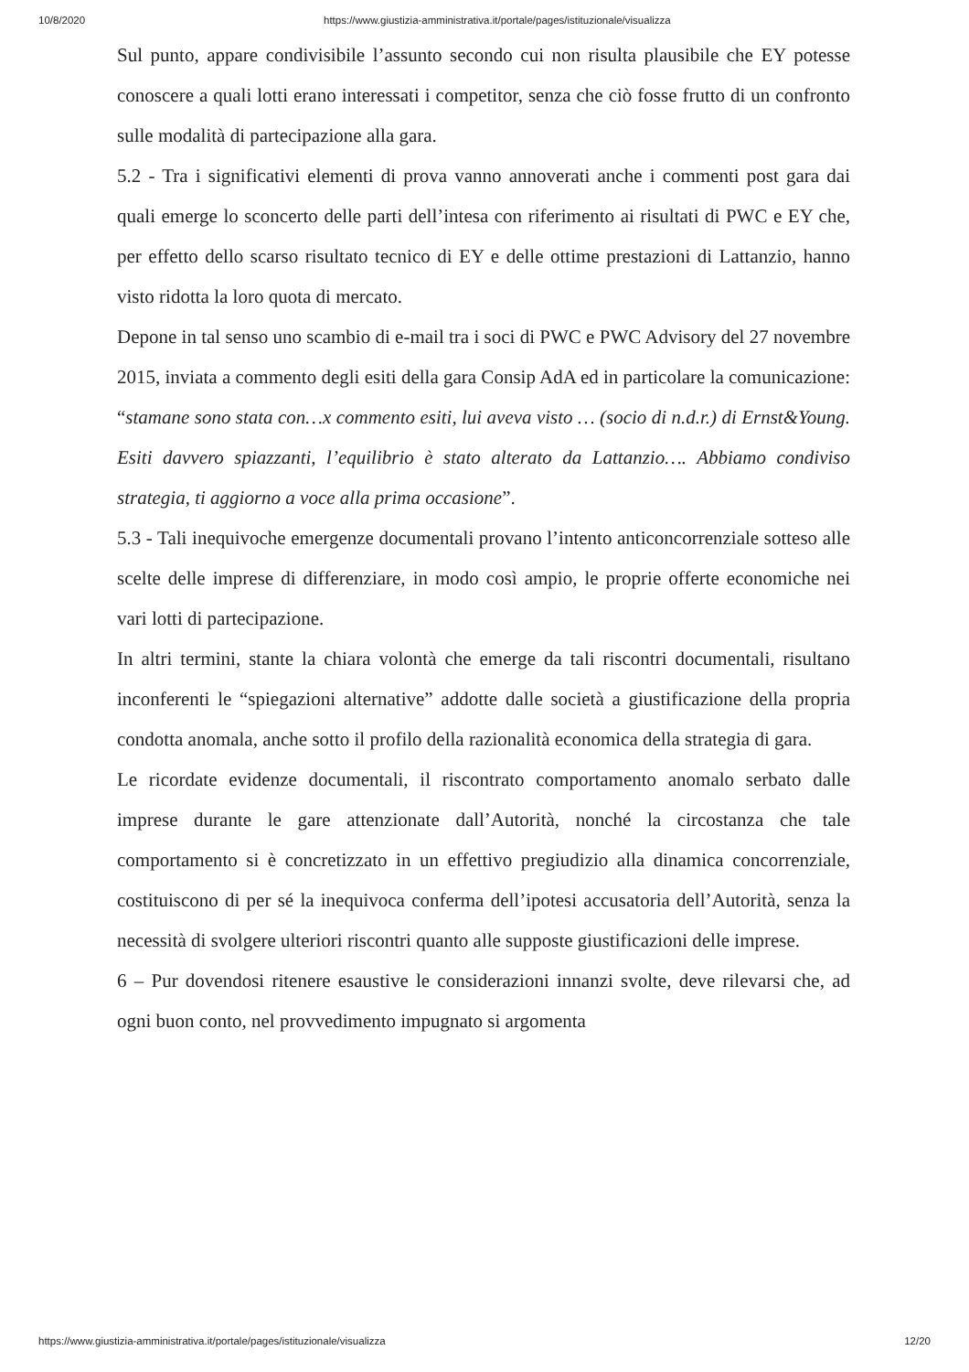10/8/2020 https://www.giustizia-amministrativa.it/portale/pages/istituzionale/visualizza
Sul punto, appare condivisibile l’assunto secondo cui non risulta plausibile che EY potesse conoscere a quali lotti erano interessati i competitor, senza che ciò fosse frutto di un confronto sulle modalità di partecipazione alla gara.
5.2 - Tra i significativi elementi di prova vanno annoverati anche i commenti post gara dai quali emerge lo sconcerto delle parti dell’intesa con riferimento ai risultati di PWC e EY che, per effetto dello scarso risultato tecnico di EY e delle ottime prestazioni di Lattanzio, hanno visto ridotta la loro quota di mercato.
Depone in tal senso uno scambio di e-mail tra i soci di PWC e PWC Advisory del 27 novembre 2015, inviata a commento degli esiti della gara Consip AdA ed in particolare la comunicazione: “stamane sono stata con…x commento esiti, lui aveva visto … (socio di n.d.r.) di Ernst&Young. Esiti davvero spiazzanti, l’equilibrio è stato alterato da Lattanzio…. Abbiamo condiviso strategia, ti aggiorno a voce alla prima occasione”.
5.3 - Tali inequivoche emergenze documentali provano l’intento anticoncorrenziale sotteso alle scelte delle imprese di differenziare, in modo così ampio, le proprie offerte economiche nei vari lotti di partecipazione.
In altri termini, stante la chiara volontà che emerge da tali riscontri documentali, risultano inconferenti le “spiegazioni alternative” addotte dalle società a giustificazione della propria condotta anomala, anche sotto il profilo della razionalità economica della strategia di gara.
Le ricordate evidenze documentali, il riscontrato comportamento anomalo serbato dalle imprese durante le gare attenzionate dall’Autorità, nonché la circostanza che tale comportamento si è concretizzato in un effettivo pregiudizio alla dinamica concorrenziale, costituiscono di per sé la inequivoca conferma dell’ipotesi accusatoria dell’Autorità, senza la necessità di svolgere ulteriori riscontri quanto alle supposte giustificazioni delle imprese.
6 – Pur dovendosi ritenere esaustive le considerazioni innanzi svolte, deve rilevarsi che, ad ogni buon conto, nel provvedimento impugnato si argomenta
https://www.giustizia-amministrativa.it/portale/pages/istituzionale/visualizza 12/20